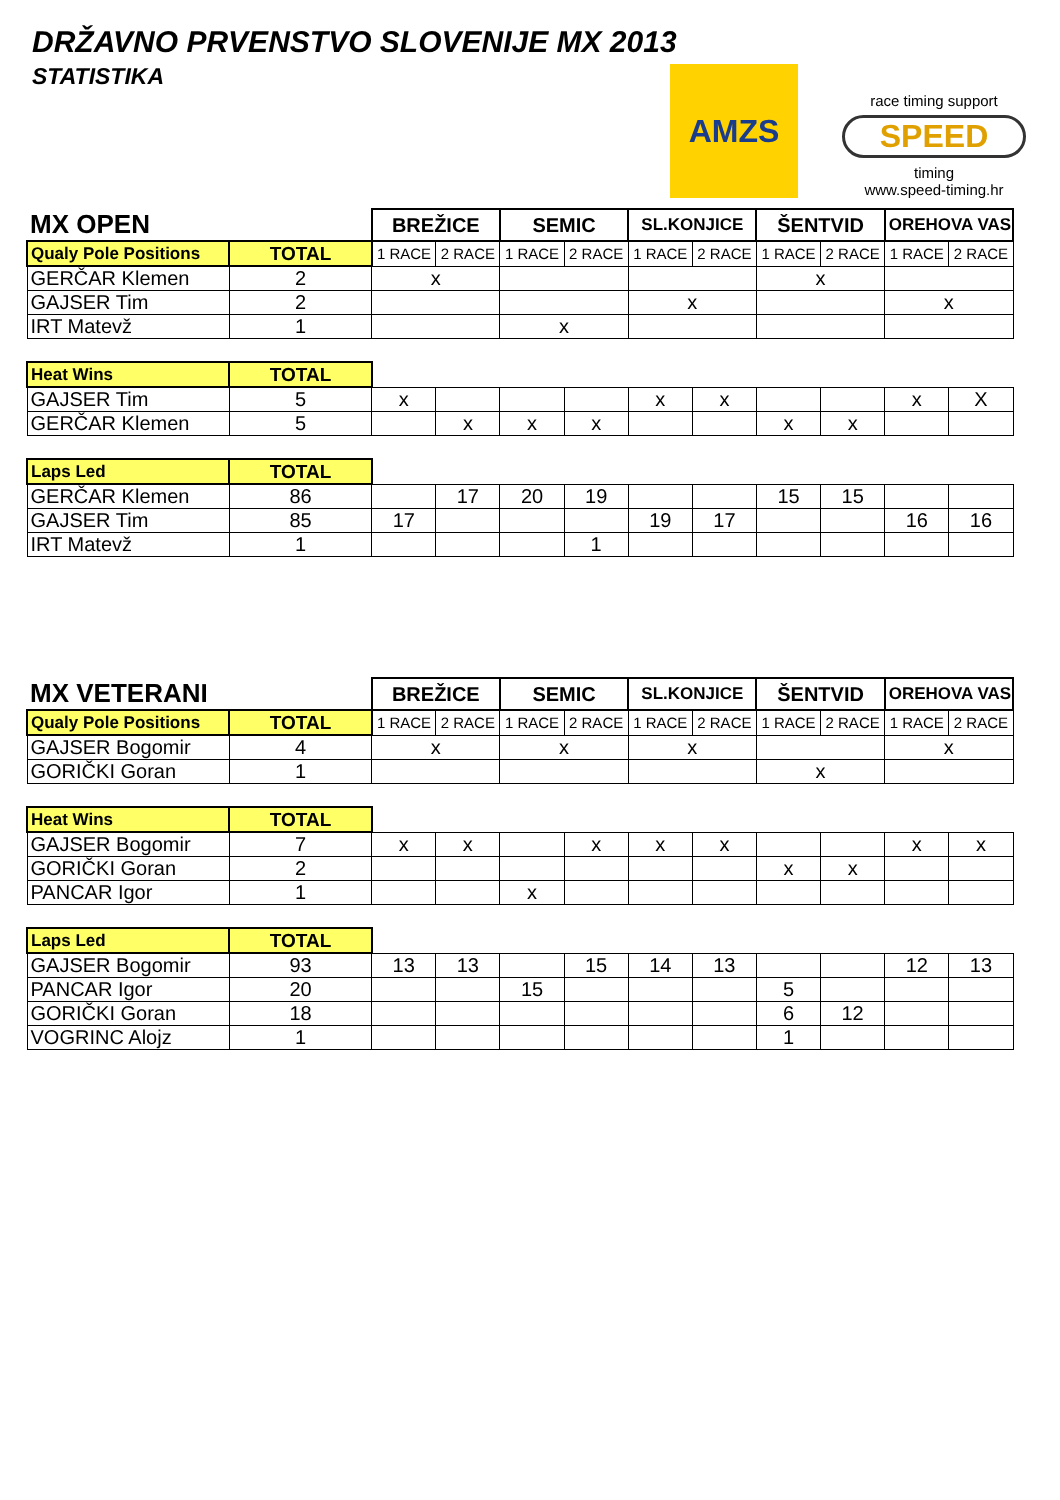DRŽAVNO PRVENSTVO SLOVENIJE MX 2013
STATISTIKA
AMZS
race timing support
SPEED
timing
www.speed-timing.hr
| MX OPEN | | BREŽICE | | SEMIC | | SL.KONJICE | | ŠENTVID | | OREHOVA VAS | |
| Qualy Pole Positions | TOTAL | 1 RACE | 2 RACE | 1 RACE | 2 RACE | 1 RACE | 2 RACE | 1 RACE | 2 RACE | 1 RACE | 2 RACE |
| GERČAR Klemen | 2 | x | | | | | | x | | | |
| GAJSER Tim | 2 | | | | | x | | | | x | |
| IRT Matevž | 1 | | | x | | | | | | | |
| Heat Wins | TOTAL | | | | | | | | | | |
| GAJSER Tim | 5 | x | | | | x | x | | | x | X |
| GERČAR Klemen | 5 | | x | x | x | | | x | x | | |
| Laps Led | TOTAL | | | | | | | | | | |
| GERČAR Klemen | 86 | | 17 | 20 | 19 | | | 15 | 15 | | |
| GAJSER Tim | 85 | 17 | | | | 19 | 17 | | | 16 | 16 |
| IRT Matevž | 1 | | | | 1 | | | | | | |
| MX VETERANI | | BREŽICE | | SEMIC | | SL.KONJICE | | ŠENTVID | | OREHOVA VAS | |
| Qualy Pole Positions | TOTAL | 1 RACE | 2 RACE | 1 RACE | 2 RACE | 1 RACE | 2 RACE | 1 RACE | 2 RACE | 1 RACE | 2 RACE |
| GAJSER Bogomir | 4 | x | | x | | x | | | | x | |
| GORIČKI Goran | 1 | | | | | | | x | | | |
| Heat Wins | TOTAL | | | | | | | | | | |
| GAJSER Bogomir | 7 | x | x | | x | x | x | | | x | x |
| GORIČKI Goran | 2 | | | | | | | x | x | | |
| PANCAR Igor | 1 | | | x | | | | | | | |
| Laps Led | TOTAL | | | | | | | | | | |
| GAJSER Bogomir | 93 | 13 | 13 | | 15 | 14 | 13 | | | 12 | 13 |
| PANCAR Igor | 20 | | | 15 | | | | 5 | | | |
| GORIČKI Goran | 18 | | | | | | | 6 | 12 | | |
| VOGRINC Alojz | 1 | | | | | | | 1 | | | |